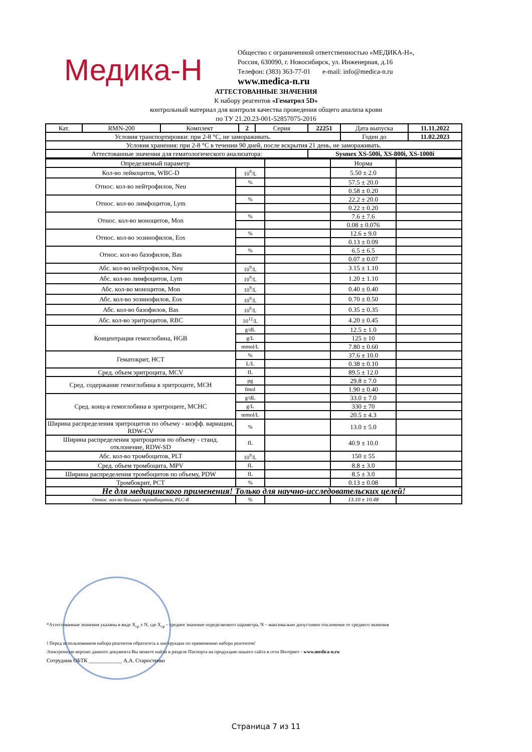Медика-Н
Общество с ограниченной ответственностью «МЕДИКА-Н»,
Россия, 630090, г. Новосибирск, ул. Инженерная, д.16
Телефон: (383) 363-77-01 e-mail: info@medica-n.ru
www.medica-n.ru
АТТЕСТОВАННЫЕ ЗНАЧЕНИЯ
К набору реагентов «Гематрол 5D»
контрольный материал для контроля качества проведения общего анализа крови
по ТУ 21.20.23-001-52857075-2016
| Кат. | RMN-200 | Комплект | 2 | Серия | 22251 | Дата выпуска | 11.11.2022 |
| Условия транспортировки: при 2-8 °С, не замораживать. | | | | | | Годен до | 11.02.2023 |
| Условия хранения: при 2-8 °С в течении 90 дней, после вскрытия 21 день, не замораживать. | | | | | | | |
| Аттестованные значения для гематологического анализатора: | | | | | Sysmex XS-500i, XS-800i, XS-1000i | | |
| Определяемый параметр | | | Норма | |
| Кол-во лейкоцитов, WBC-D | 10<sup>9</sup>/L | | 5.50 ± 2.0 | |
| Относ. кол-во нейтрофилов, Neu | % | | 57.5 ± 20.0 | |
| | | | 0.58 ± 0.20 | |
| Относ. кол-во лимфоцитов, Lym | % | | 22.2 ± 20.0 | |
| | | | 0.22 ± 0.20 | |
| Относ. кол-во моноцитов, Mon | % | | 7.6 ± 7.6 | |
| | | | 0.08 ± 0.076 | |
| Относ. кол-во эозинофилов, Eos | % | | 12.6 ± 9.0 | |
| | | | 0.13 ± 0.09 | |
| Относ. кол-во базофилов, Bas | % | | 6.5 ± 6.5 | |
| | | | 0.07 ± 0.07 | |
| Абс. кол-во нейтрофилов, Neu | 10<sup>9</sup>/L | | 3.15 ± 1.10 | |
| Абс. кол-во лимфоцитов, Lym | 10<sup>9</sup>/L | | 1.20 ± 1.10 | |
| Абс. кол-во моноцитов, Mon | 10<sup>9</sup>/L | | 0.40 ± 0.40 | |
| Абс. кол-во эозинофилов, Eos | 10<sup>9</sup>/L | | 0.70 ± 0.50 | |
| Абс. кол-во базофилов, Bas | 10<sup>9</sup>/L | | 0.35 ± 0.35 | |
| Абс. кол-во эритроцитов, RBC | 10<sup>12</sup>/L | | 4.20 ± 0.45 | |
| Концентрация гемоглобина, HGB | g/dL | | 12.5 ± 1.0 | |
| | g/L | | 125 ± 10 | |
| | mmol/L | | 7.80 ± 0.60 | |
| Гематокрит, HCT | % | | 37.6 ± 10.0 | |
| | L/L | | 0.38 ± 0.10 | |
| Сред. объем эритроцита, MCV | fL | | 89.5 ± 12.0 | |
| Сред. содержание гемоглобина в эритроците, MCH | pg | | 29.8 ± 7.0 | |
| | fmol | | 1.90 ± 0.40 | |
| Сред. конц-я гемоглобина в эритроците, MCHC | g/dL | | 33.0 ± 7.0 | |
| | g/L | | 330 ± 70 | |
| | mmol/L | | 20.5 ± 4.3 | |
| Ширина распределения эритроцитов по объему - коэфф. вариации, RDW-CV | % | | 13.0 ± 5.0 | |
| Ширина распределения эритроцитов по объему - станд. отклонение, RDW-SD | fL | | 40.9 ± 10.0 | |
| Абс. кол-во тромбоцитов, PLT | 10<sup>9</sup>/L | | 150 ± 55 | |
| Сред. объем тромбоцита, MPV | fL | | 8.8 ± 3.0 | |
| Ширина распределения тромбоцитов по объему, PDW | fL | | 8.5 ± 3.0 | |
| Тромбокрит, PCT | % | | 0.13 ± 0.08 | |
| Не для медицинского применения! Только для научно-исследовательских целей! | | | | |
| Относ. кол-во больших тромбоцитов, PLC-R | % | | 13.10 ± 10.48 | |
*Аттестованные значения указаны в виде X<sub>ср</sub> ± N, где X<sub>ср</sub> – среднее значение определяемого параметра, N – максимально допустимое отклонение от среднего значения
! Перед использованием набора реагентов обратитесь к инструкции по применению набора реагентов!
Электронную версию данного документа Вы можете найти в разделе Паспорта на продукцию нашего сайта в сети Интернет - www.medica-n.ru
Сотрудник ОБТК ____________ А.А. Старостенко
Страница 7 из 11